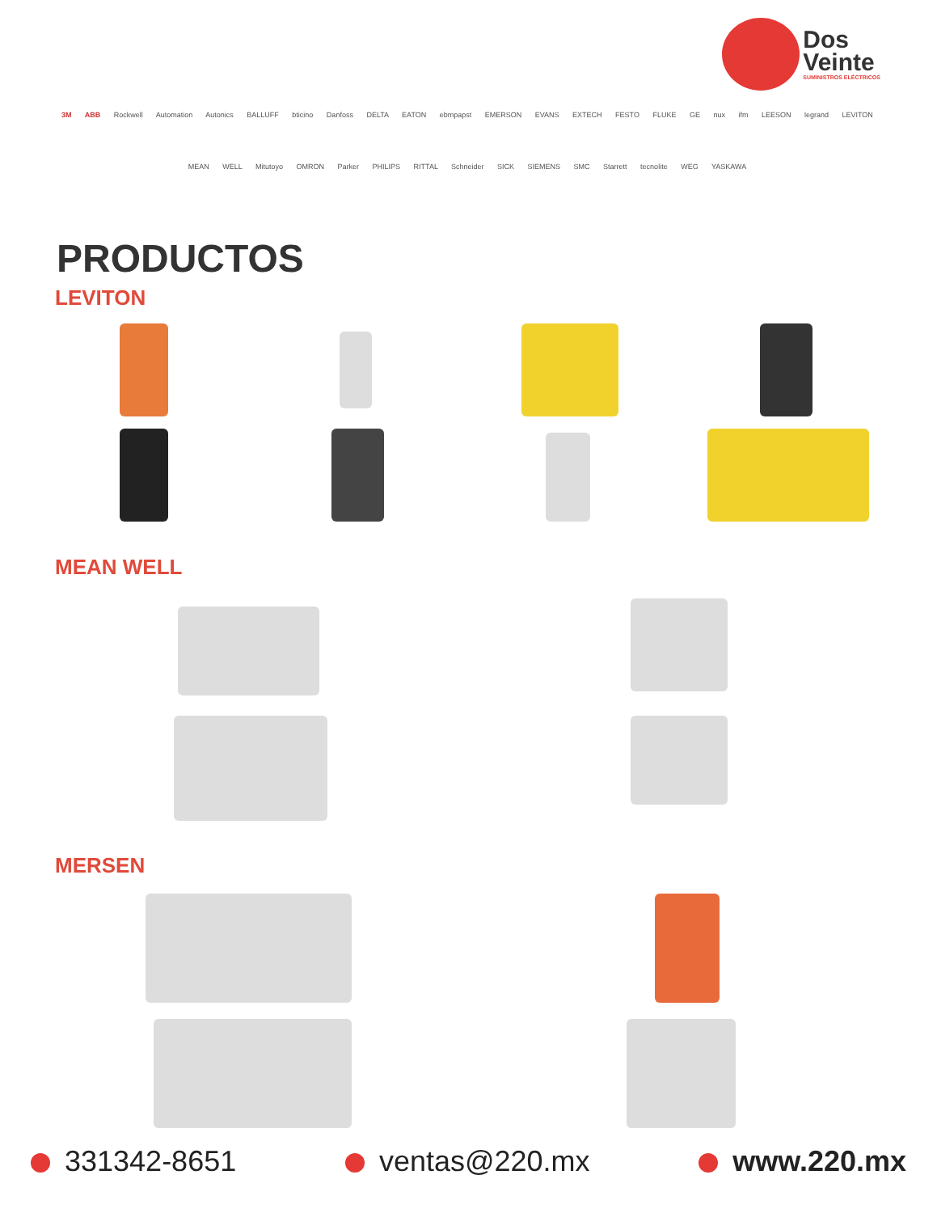Dos
Veinte
SUMINISTROS ELÉCTRICOS
3M ABB Rockwell Automation Autonics BALLUFF bticino Danfoss DELTA EATON ebmpapst EMERSON EVANS EXTECH FESTO FLUKE GE nux ifm LEESON legrand LEVITON MEAN WELL Mitutoyo OMRON Parker PHILIPS RITTAL Schneider SICK SIEMENS SMC Starrett tecnolite WEG YASKAWA
PRODUCTOS
LEVITON
MEAN WELL
MERSEN
331342-8651 ventas@220.mx www.220.mx